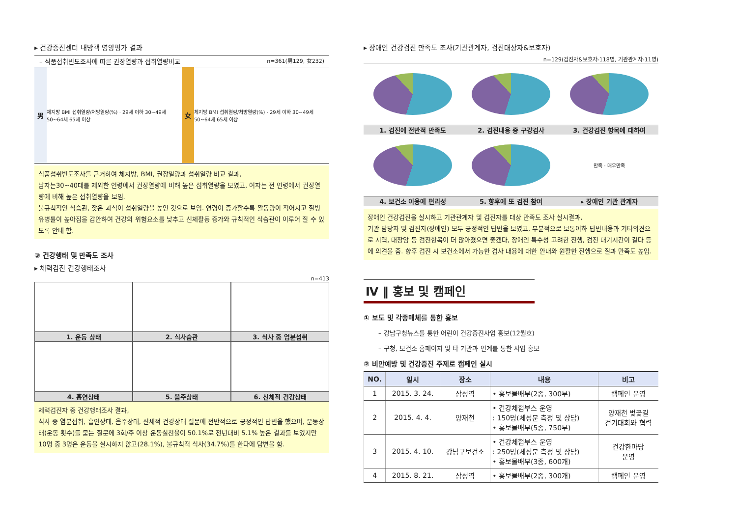▸ 건강증진센터 내방객 영양평가 결과
– 식품섭취빈도조사에 따른 권장열량과 섭취열량비교 n=361(男129, 女232)
男
체지방 BMI 섭취열량/처방열량(%) · 29세 이하 30~49세 50~64세 65세 이상
女
체지방 BMI 섭취열량/처방열량(%) · 29세 이하 30~49세 50~64세 65세 이상
식품섭취빈도조사를 근거하여 체지방, BMI, 권장열량과 섭취열량 비교 결과,
남자는30~40대를 제외한 연령에서 권장열량에 비해 높은 섭취열량을 보였고, 여자는 전 연령에서 권장열량에 비해 높은 섭취열량을 보임.
불규칙적인 식습관, 잦은 과식이 섭취열량을 높인 것으로 보임. 연령이 증가할수록 활동량이 적어지고 질병 유병률이 높아짐을 감안하여 건강의 위험요소를 낮추고 신체활동 증가와 규칙적인 식습관이 이루어 질 수 있도록 안내 함.
③ 건강행태 및 만족도 조사
▸ 체력검진 건강행태조사
n=413
1. 운동 상태
2. 식사습관
3. 식사 중 염분섭취
4. 흡연상태
5. 음주상태
6. 신체적 건강상태
체력검진자 중 건강행태조사 결과,
식사 중 염분섭취, 흡연상태, 음주상태, 신체적 건강상태 질문에 전반적으로 긍정적인 답변을 했으며, 운동상태(운동 횟수)를 묻는 질문에 3회/주 이상 운동실천율이 50.1%로 전년대비 5.1% 높은 결과를 보였지만 10명 중 3명은 운동을 실시하지 않고(28.1%), 불규칙적 식사(34.7%)를 한다에 답변을 함.
▸ 장애인 건강검진 만족도 조사(기관관계자, 검진대상자&보호자)
n=129(검진자&보호자-118명, 기관관계자-11명)
1. 검진에 전반적 만족도
2. 검진내용 중 구강검사
3. 건강검진 항목에 대하여
4. 보건소 이용에 편리성
5. 향후에 또 검진 참여
만족 · 매우만족
▸ 장애인 기관 관계자
장애인 건강검진을 실시하고 기관관계자 및 검진자를 대상 만족도 조사 실시결과,
기관 담당자 및 검진자(장애인) 모두 긍정적인 답변을 보였고, 부분적으로 보통이하 답변내용과 기타의견으로 시력, 대장암 등 검진항목이 더 많아졌으면 좋겠다, 장애인 특수성 고려한 진행, 검진 대기시간이 길다 등에 의견을 줌. 향후 검진 시 보건소에서 가능한 검사 내용에 대한 안내와 원활한 진행으로 질과 만족도 높임.
Ⅳ ‖ 홍보 및 캠페인
① 보도 및 각종매체를 통한 홍보
– 강남구청뉴스를 통한 어린이 건강증진사업 홍보(12월호)
– 구청, 보건소 홈페이지 및 타 기관과 연계를 통한 사업 홍보
② 비만예방 및 건강증진 주제로 캠페인 실시
| NO. | 일시 | 장소 | 내용 | 비고 |
| --- | --- | --- | --- | --- |
| 1 | 2015. 3. 24. | 삼성역 | • 홍보물배부(2종, 300부) | 캠페인 운영 |
| 2 | 2015. 4. 4. | 양재천 | • 건강체험부스 운영 : 150명(체성분 측정 및 상담) • 홍보물배부(5종, 750부) | 양재천 벚꽃길 걷기대회와 협력 |
| 3 | 2015. 4. 10. | 강남구보건소 | • 건강체험부스 운영 : 250명(체성분 측정 및 상담) • 홍보물배부(3종, 600개) | 건강한마당 운영 |
| 4 | 2015. 8. 21. | 삼성역 | • 홍보물배부(2종, 300개) | 캠페인 운영 |